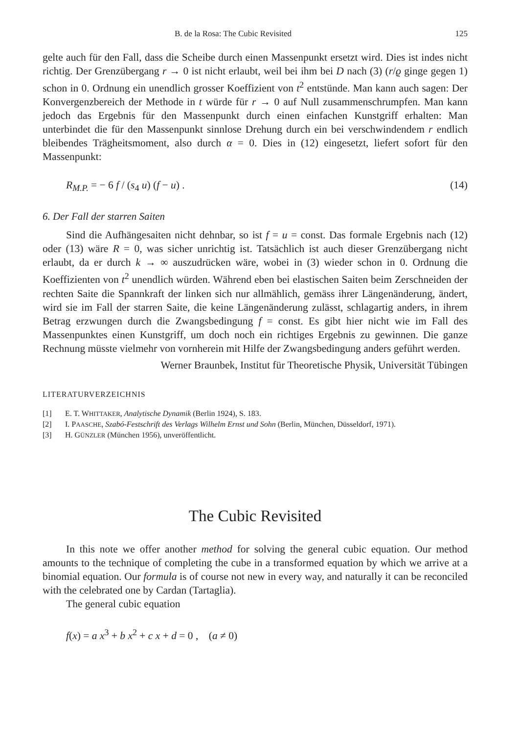B. de la Rosa: The Cubic Revisited 125
gelte auch für den Fall, dass die Scheibe durch einen Massenpunkt ersetzt wird. Dies ist indes nicht richtig. Der Grenzübergang r → 0 ist nicht erlaubt, weil bei ihm bei D nach (3) (r/ϱ ginge gegen 1) schon in 0. Ordnung ein unendlich grosser Koeffizient von t<sup>2</sup> entstünde. Man kann auch sagen: Der Konvergenzbereich der Methode in t würde für r → 0 auf Null zusammenschrumpfen. Man kann jedoch das Ergebnis für den Massenpunkt durch einen einfachen Kunstgriff erhalten: Man unterbindet die für den Massenpunkt sinnlose Drehung durch ein bei verschwindendem r endlich bleibendes Trägheitsmoment, also durch α = 0. Dies in (12) eingesetzt, liefert sofort für den Massenpunkt:
R<sub>M.P.</sub> = − 6 f / (s<sub>4</sub> u) (f − u) . (14)
6. Der Fall der starren Saiten
Sind die Aufhängesaiten nicht dehnbar, so ist f = u = const. Das formale Ergebnis nach (12) oder (13) wäre R = 0, was sicher unrichtig ist. Tatsächlich ist auch dieser Grenzübergang nicht erlaubt, da er durch k → ∞ auszudrücken wäre, wobei in (3) wieder schon in 0. Ordnung die Koeffizienten von t<sup>2</sup> unendlich würden. Während eben bei elastischen Saiten beim Zerschneiden der rechten Saite die Spannkraft der linken sich nur allmählich, gemäss ihrer Längenänderung, ändert, wird sie im Fall der starren Saite, die keine Längenänderung zulässt, schlagartig anders, in ihrem Betrag erzwungen durch die Zwangsbedingung f = const. Es gibt hier nicht wie im Fall des Massenpunktes einen Kunstgriff, um doch noch ein richtiges Ergebnis zu gewinnen. Die ganze Rechnung müsste vielmehr von vornherein mit Hilfe der Zwangsbedingung anders geführt werden.
Werner Braunbek, Institut für Theoretische Physik, Universität Tübingen
LITERATURVERZEICHNIS
[1] E. T. WHITTAKER, Analytische Dynamik (Berlin 1924), S. 183.
[2] I. PAASCHE, Szabó-Festschrift des Verlags Wilhelm Ernst und Sohn (Berlin, München, Düsseldorf, 1971).
[3] H. GÜNZLER (München 1956), unveröffentlicht.
The Cubic Revisited
In this note we offer another method for solving the general cubic equation. Our method amounts to the technique of completing the cube in a transformed equation by which we arrive at a binomial equation. Our formula is of course not new in every way, and naturally it can be reconciled with the celebrated one by Cardan (Tartaglia).
The general cubic equation
f(x) = a x<sup>3</sup> + b x<sup>2</sup> + c x + d = 0 , (a ≠ 0)